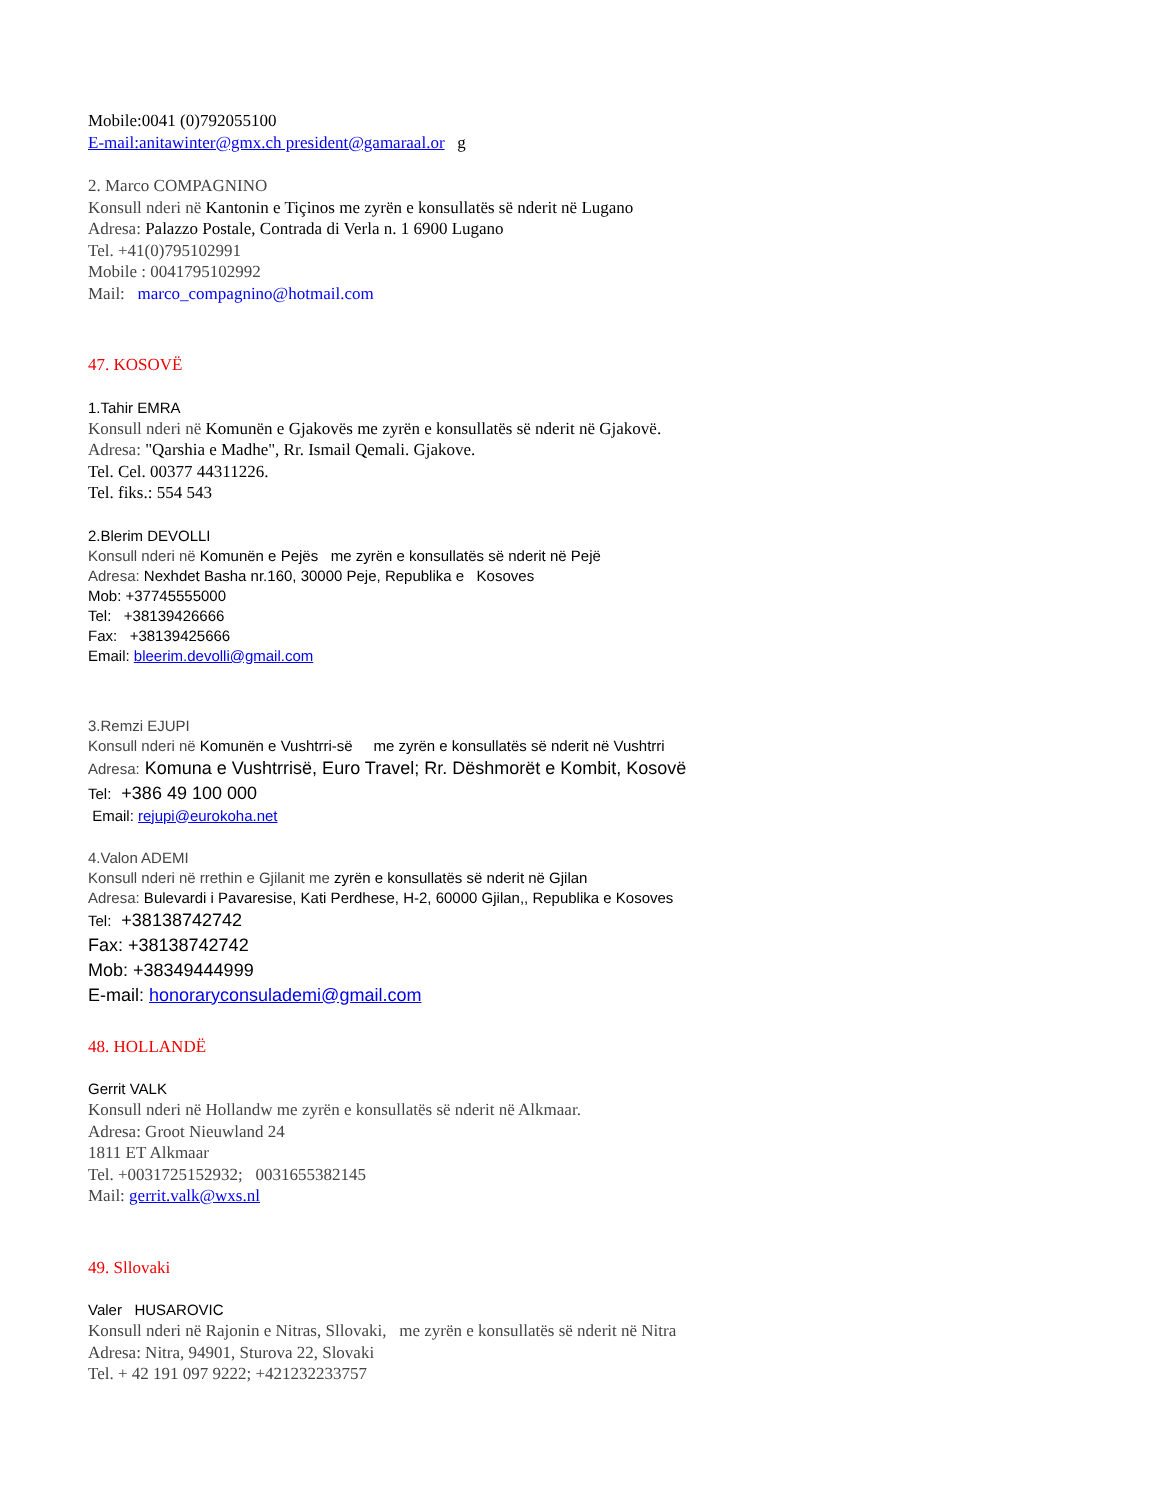Mobile:0041 (0)792055100
E-mail:anitawinter@gmx.ch president@gamaraal.or g
2. Marco COMPAGNINO
Konsull nderi në Kantonin e Tiçinos me zyrën e konsullatës së nderit në Lugano
Adresa: Palazzo Postale, Contrada di Verla n. 1 6900 Lugano
Tel. +41(0)795102991
Mobile : 0041795102992
Mail: marco_compagnino@hotmail.com
47. KOSOVË
1.Tahir EMRA
Konsull nderi në Komunën e Gjakovës me zyrën e konsullatës së nderit në Gjakovë.
Adresa: "Qarshia e Madhe", Rr. Ismail Qemali. Gjakove.
Tel. Cel. 00377 44311226.
Tel. fiks.: 554 543
2.Blerim DEVOLLI
Konsull nderi në Komunën e Pejës me zyrën e konsullatës së nderit në Pejë
Adresa: Nexhdet Basha nr.160, 30000 Peje, Republika e Kosoves
Mob: +37745555000
Tel: +38139426666
Fax: +38139425666
Email: bleerim.devolli@gmail.com
3.Remzi EJUPI
Konsull nderi në Komunën e Vushtrri-së me zyrën e konsullatës së nderit në Vushtrri
Adresa: Komuna e Vushtrrisë, Euro Travel; Rr. Dëshmorët e Kombit, Kosovë
Tel: +386 49 100 000
Email: rejupi@eurokoha.net
4.Valon ADEMI
Konsull nderi në rrethin e Gjilanit me zyrën e konsullatës së nderit në Gjilan
Adresa: Bulevardi i Pavaresise, Kati Perdhese, H-2, 60000 Gjilan,, Republika e Kosoves
Tel: +38138742742
Fax: +38138742742
Mob: +38349444999
E-mail: honoraryconsulademi@gmail.com
48. HOLLANDË
Gerrit VALK
Konsull nderi në Hollandw me zyrën e konsullatës së nderit në Alkmaar.
Adresa: Groot Nieuwland 24
1811 ET Alkmaar
Tel. +0031725152932; 0031655382145
Mail: gerrit.valk@wxs.nl
49. Sllovaki
Valer HUSAROVIC
Konsull nderi në Rajonin e Nitras, Sllovaki, me zyrën e konsullatës së nderit në Nitra
Adresa: Nitra, 94901, Sturova 22, Slovaki
Tel. + 42 191 097 9222; +421232233757